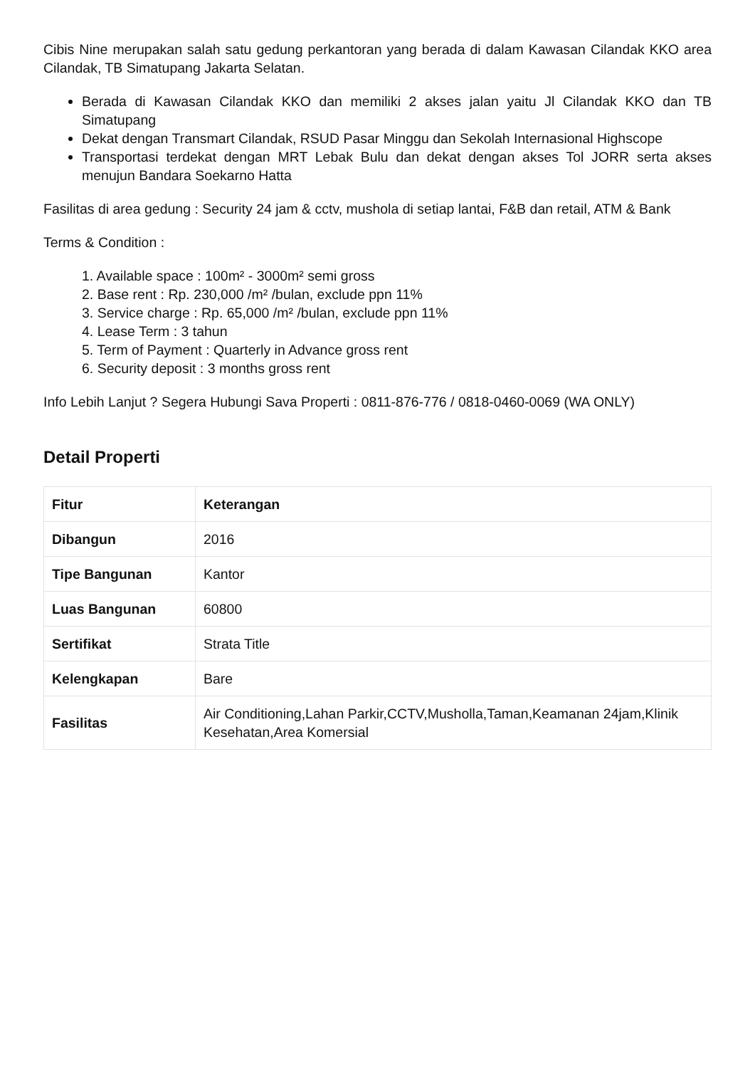Cibis Nine merupakan salah satu gedung perkantoran yang berada di dalam Kawasan Cilandak KKO area Cilandak, TB Simatupang Jakarta Selatan.
Berada di Kawasan Cilandak KKO dan memiliki 2 akses jalan yaitu Jl Cilandak KKO dan TB Simatupang
Dekat dengan Transmart Cilandak, RSUD Pasar Minggu dan Sekolah Internasional Highscope
Transportasi terdekat dengan MRT Lebak Bulu dan dekat dengan akses Tol JORR serta akses menujun Bandara Soekarno Hatta
Fasilitas di area gedung : Security 24 jam & cctv, mushola di setiap lantai, F&B dan retail, ATM & Bank
Terms & Condition :
1. Available space : 100m² - 3000m² semi gross
2. Base rent : Rp. 230,000 /m² /bulan, exclude ppn 11%
3. Service charge : Rp. 65,000 /m² /bulan, exclude ppn 11%
4. Lease Term : 3 tahun
5. Term of Payment : Quarterly in Advance gross rent
6. Security deposit : 3 months gross rent
Info Lebih Lanjut ? Segera Hubungi Sava Properti : 0811-876-776 / 0818-0460-0069 (WA ONLY)
Detail Properti
| Fitur | Keterangan |
| --- | --- |
| Dibangun | 2016 |
| Tipe Bangunan | Kantor |
| Luas Bangunan | 60800 |
| Sertifikat | Strata Title |
| Kelengkapan | Bare |
| Fasilitas | Air Conditioning,Lahan Parkir,CCTV,Musholla,Taman,Keamanan 24jam,Klinik Kesehatan,Area Komersial |